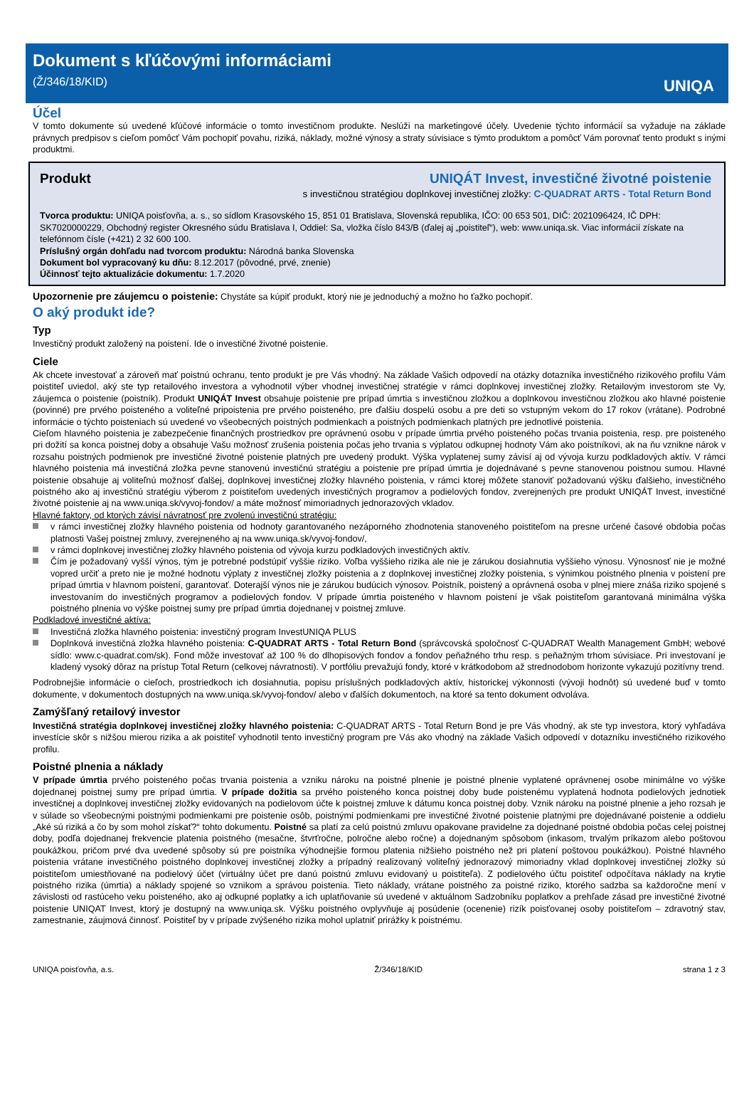Dokument s kľúčovými informáciami
(Ž/346/18/KID)
UNIQA
Účel
V tomto dokumente sú uvedené kľúčové informácie o tomto investičnom produkte. Neslúži na marketingové účely. Uvedenie týchto informácií sa vyžaduje na základe právnych predpisov s cieľom pomôcť Vám pochopiť povahu, riziká, náklady, možné výnosy a straty súvisiace s týmto produktom a pomôcť Vám porovnať tento produkt s inými produktmi.
Produkt UNIQÁT Invest, investičné životné poistenie
s investičnou stratégiou doplnkovej investičnej zložky: C-QUADRAT ARTS - Total Return Bond
Tvorca produktu: UNIQA poisťovňa, a. s., so sídlom Krasovského 15, 851 01 Bratislava, Slovenská republika, IČO: 00 653 501, DIČ: 2021096424, IČ DPH: SK7020000229, Obchodný register Okresného súdu Bratislava I, Oddiel: Sa, vložka číslo 843/B (ďalej aj „poistiteľ“), web: www.uniqa.sk. Viac informácií získate na telefónnom čísle (+421) 2 32 600 100.
Príslušný orgán dohľadu nad tvorcom produktu: Národná banka Slovenska
Dokument bol vypracovaný ku dňu: 8.12.2017 (pôvodné, prvé, znenie)
Účinnosť tejto aktualizácie dokumentu: 1.7.2020
Upozornenie pre záujemcu o poistenie: Chystáte sa kúpiť produkt, ktorý nie je jednoduchý a možno ho ťažko pochopiť.
O aký produkt ide?
Typ
Investičný produkt založený na poistení. Ide o investičné životné poistenie.
Ciele
Ak chcete investovať a zároveň mať poistnú ochranu, tento produkt je pre Vás vhodný. Na základe Vašich odpovedí na otázky dotazníka investičného rizikového profilu Vám poistiteľ uviedol, aký ste typ retailového investora a vyhodnotil výber vhodnej investičnej stratégie v rámci doplnkovej investičnej zložky. Retailovým investorom ste Vy, záujemca o poistenie (poistník). Produkt UNIQÁT Invest obsahuje poistenie pre prípad úmrtia s investičnou zložkou a doplnkovou investičnou zložkou ako hlavné poistenie (povinné) pre prvého poisteného a voliteľné pripoistenia pre prvého poisteného, pre ďalšiu dospelú osobu a pre deti so vstupným vekom do 17 rokov (vrátane). Podrobné informácie o týchto poisteniach sú uvedené vo všeobecných poistných podmienkach a poistných podmienkach platných pre jednotlivé poistenia.
Cieľom hlavného poistenia je zabezpečenie finančných prostriedkov pre oprávnenú osobu v prípade úmrtia prvého poisteného počas trvania poistenia, resp. pre poisteného pri dožití sa konca poistnej doby a obsahuje Vašu možnosť zrušenia poistenia počas jeho trvania s výplatou odkupnej hodnoty Vám ako poistníkovi, ak na ňu vznikne nárok v rozsahu poistných podmienok pre investičné životné poistenie platných pre uvedený produkt. Výška vyplatenej sumy závisí aj od vývoja kurzu podkladových aktív. V rámci hlavného poistenia má investičná zložka pevne stanovenú investičnú stratégiu a poistenie pre prípad úmrtia je dojednávané s pevne stanovenou poistnou sumou. Hlavné poistenie obsahuje aj voliteľnú možnosť ďalšej, doplnkovej investičnej zložky hlavného poistenia, v rámci ktorej môžete stanoviť požadovanú výšku ďalšieho, investičného poistného ako aj investičnú stratégiu výberom z poistiteľom uvedených investičných programov a podielových fondov, zverejnených pre produkt UNIQÁT Invest, investičné životné poistenie aj na www.uniqa.sk/vyvoj-fondov/ a máte možnosť mimoriadnych jednorazových vkladov.
Hlavné faktory, od ktorých závisí návratnosť pre zvolenú investičnú stratégiu:
v rámci investičnej zložky hlavného poistenia od hodnoty garantovaného nezáporného zhodnotenia stanoveného poistiteľom na presne určené časové obdobia počas platnosti Vašej poistnej zmluvy, zverejneného aj na www.uniqa.sk/vyvoj-fondov/,
v rámci doplnkovej investičnej zložky hlavného poistenia od vývoja kurzu podkladových investičných aktív.
Čím je požadovaný vyšší výnos, tým je potrebné podstúpiť vyššie riziko. Voľba vyššieho rizika ale nie je zárukou dosiahnutia vyššieho výnosu. Výnosnosť nie je možné vopred určiť a preto nie je možné hodnotu výplaty z investičnej zložky poistenia a z doplnkovej investičnej zložky poistenia, s výnimkou poistného plnenia v poistení pre prípad úmrtia v hlavnom poistení, garantovať. Doterajší výnos nie je zárukou budúcich výnosov. Poistník, poistený a oprávnená osoba v plnej miere znáša riziko spojené s investovaním do investičných programov a podielových fondov. V prípade úmrtia poisteného v hlavnom poistení je však poistiteľom garantovaná minimálna výška poistného plnenia vo výške poistnej sumy pre prípad úmrtia dojednanej v poistnej zmluve.
Podkladové investičné aktíva:
Investičná zložka hlavného poistenia: investičný program InvestUNIQA PLUS
Doplnková investičná zložka hlavného poistenia: C-QUADRAT ARTS - Total Return Bond (správcovská spoločnosť C-QUADRAT Wealth Management GmbH; webové sídlo: www.c-quadrat.com/sk). Fond môže investovať až 100 % do dlhopisových fondov a fondov peňažného trhu resp. s peňažným trhom súvisiace. Pri investovaní je kladený vysoký dôraz na prístup Total Return (celkovej návratnosti). V portfóliu prevažujú fondy, ktoré v krátkodobom až strednodobom horizonte vykazujú pozitívny trend.
Podrobnejšie informácie o cieľoch, prostriedkoch ich dosiahnutia, popisu príslušných podkladových aktív, historickej výkonnosti (vývoji hodnôt) sú uvedené buď v tomto dokumente, v dokumentoch dostupných na www.uniqa.sk/vyvoj-fondov/ alebo v ďalších dokumentoch, na ktoré sa tento dokument odvoláva.
Zamýšľaný retailový investor
Investičná stratégia doplnkovej investičnej zložky hlavného poistenia: C-QUADRAT ARTS - Total Return Bond je pre Vás vhodný, ak ste typ investora, ktorý vyhľadáva investície skôr s nižšou mierou rizika a ak poistiteľ vyhodnotil tento investičný program pre Vás ako vhodný na základe Vašich odpovedí v dotazníku investičného rizikového profilu.
Poistné plnenia a náklady
V prípade úmrtia prvého poisteného počas trvania poistenia a vzniku nároku na poistné plnenie je poistné plnenie vyplatené oprávnenej osobe minimálne vo výške dojednanej poistnej sumy pre prípad úmrtia. V prípade dožitia sa prvého poisteného konca poistnej doby bude poistenému vyplatená hodnota podielových jednotiek investičnej a doplnkovej investičnej zložky evidovaných na podielovom účte k poistnej zmluve k dátumu konca poistnej doby. Vznik nároku na poistné plnenie a jeho rozsah je v súlade so všeobecnými poistnými podmienkami pre poistenie osôb, poistnými podmienkami pre investičné životné poistenie platnými pre dojednávané poistenie a oddielu „Aké sú riziká a čo by som mohol získať?“ tohto dokumentu. Poistné sa platí za celú poistnú zmluvu opakovane pravidelne za dojednané poistné obdobia počas celej poistnej doby, podľa dojednanej frekvencie platenia poistného (mesačne, štvrťročne, polročne alebo ročne) a dojednaným spôsobom (inkasom, trvalým príkazom alebo poštovou poukážkou, pričom prvé dva uvedené spôsoby sú pre poistníka výhodnejšie formou platenia nižšieho poistného než pri platení poštovou poukážkou). Poistné hlavného poistenia vrátane investičného poistného doplnkovej investičnej zložky a prípadný realizovaný voliteľný jednorazový mimoriadny vklad doplnkovej investičnej zložky sú poistiteľom umiestňované na podielový účet (virtuálny účet pre danú poistnú zmluvu evidovaný u poistiteľa). Z podielového účtu poistiteľ odpočítava náklady na krytie poistného rizika (úmrtia) a náklady spojené so vznikom a správou poistenia. Tieto náklady, vrátane poistného za poistné riziko, ktorého sadzba sa každoročne mení v závislosti od rastúceho veku poisteného, ako aj odkupné poplatky a ich uplatňovanie sú uvedené v aktuálnom Sadzobníku poplatkov a prehľade zásad pre investičné životné poistenie UNIQAT Invest, ktorý je dostupný na www.uniqa.sk. Výšku poistného ovplyvňuje aj posúdenie (ocenenie) rizík poisťovanej osoby poistiteľom – zdravotný stav, zamestnanie, záujmová činnosť. Poistiteľ by v prípade zvýšeného rizika mohol uplatniť prirážky k poistnému.
UNIQA poisťovňa, a.s. Ž/346/18/KID strana 1 z 3